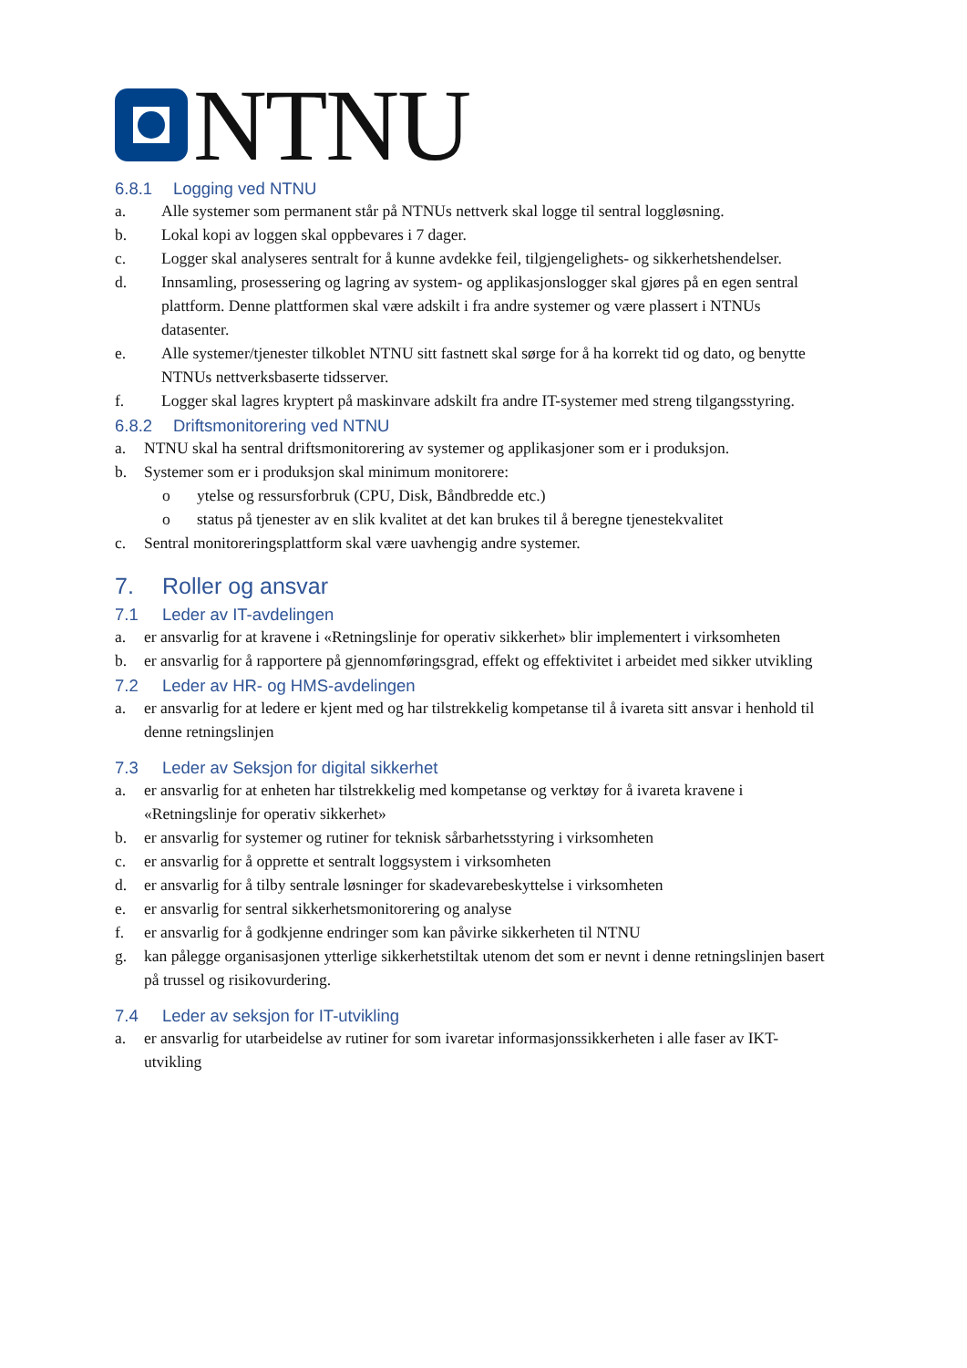NTNU
6.8.1 Logging ved NTNU
a. Alle systemer som permanent står på NTNUs nettverk skal logge til sentral loggløsning.
b. Lokal kopi av loggen skal oppbevares i 7 dager.
c. Logger skal analyseres sentralt for å kunne avdekke feil, tilgjengelighets- og sikkerhetshendelser.
d. Innsamling, prosessering og lagring av system- og applikasjonslogger skal gjøres på en egen sentral plattform. Denne plattformen skal være adskilt i fra andre systemer og være plassert i NTNUs datasenter.
e. Alle systemer/tjenester tilkoblet NTNU sitt fastnett skal sørge for å ha korrekt tid og dato, og benytte NTNUs nettverksbaserte tidsserver.
f. Logger skal lagres kryptert på maskinvare adskilt fra andre IT-systemer med streng tilgangsstyring.
6.8.2 Driftsmonitorering ved NTNU
a. NTNU skal ha sentral driftsmonitorering av systemer og applikasjoner som er i produksjon.
b. Systemer som er i produksjon skal minimum monitorere:
o ytelse og ressursforbruk (CPU, Disk, Båndbredde etc.)
o status på tjenester av en slik kvalitet at det kan brukes til å beregne tjenestekvalitet
c. Sentral monitoreringsplattform skal være uavhengig andre systemer.
7. Roller og ansvar
7.1 Leder av IT-avdelingen
a. er ansvarlig for at kravene i «Retningslinje for operativ sikkerhet» blir implementert i virksomheten
b. er ansvarlig for å rapportere på gjennomføringsgrad, effekt og effektivitet i arbeidet med sikker utvikling
7.2 Leder av HR- og HMS-avdelingen
a. er ansvarlig for at ledere er kjent med og har tilstrekkelig kompetanse til å ivareta sitt ansvar i henhold til denne retningslinjen
7.3 Leder av Seksjon for digital sikkerhet
a. er ansvarlig for at enheten har tilstrekkelig med kompetanse og verktøy for å ivareta kravene i «Retningslinje for operativ sikkerhet»
b. er ansvarlig for systemer og rutiner for teknisk sårbarhetsstyring i virksomheten
c. er ansvarlig for å opprette et sentralt loggsystem i virksomheten
d. er ansvarlig for å tilby sentrale løsninger for skadevarebeskyttelse i virksomheten
e. er ansvarlig for sentral sikkerhetsmonitorering og analyse
f. er ansvarlig for å godkjenne endringer som kan påvirke sikkerheten til NTNU
g. kan pålegge organisasjonen ytterlige sikkerhetstiltak utenom det som er nevnt i denne retningslinjen basert på trussel og risikovurdering.
7.4 Leder av seksjon for IT-utvikling
a. er ansvarlig for utarbeidelse av rutiner for som ivaretar informasjonssikkerheten i alle faser av IKT-utvikling